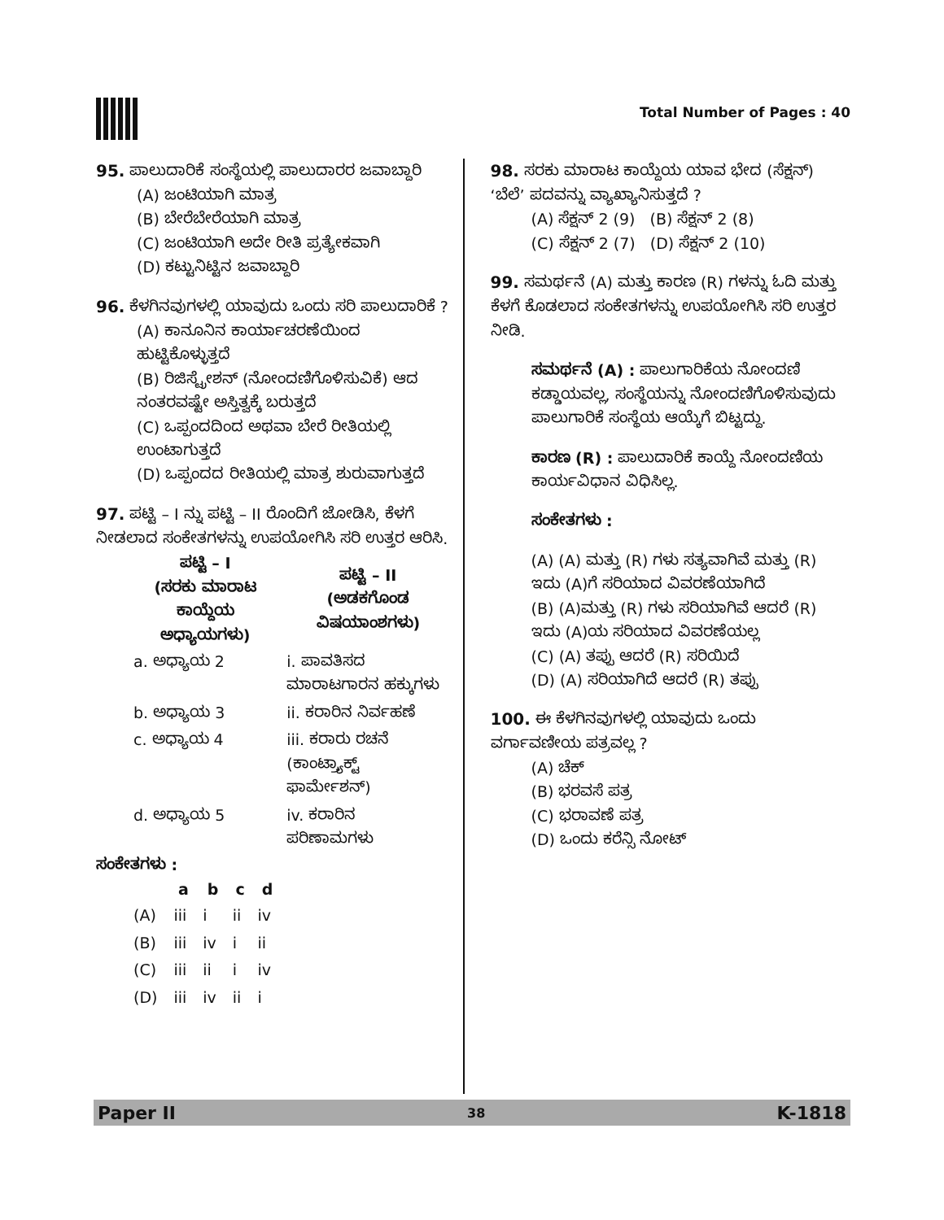Total Number of Pages : 40
95. ಪಾಲುದಾರಿಕೆ ಸಂಸ್ಥೆಯಲ್ಲಿ ಪಾಲುದಾರರ ಜವಾಬ್ದಾರಿ
(A) ಜಂಟಿಯಾಗಿ ಮಾತ್ರ
(B) ಬೇರೆಬೇರೆಯಾಗಿ ಮಾತ್ರ
(C) ಜಂಟಿಯಾಗಿ ಅದೇ ರೀತಿ ಪ್ರತ್ಯೇಕವಾಗಿ
(D) ಕಟ್ಟುನಿಟ್ಟಿನ ಜವಾಬ್ದಾರಿ
96. ಕೆಳಗಿನವುಗಳಲ್ಲಿ ಯಾವುದು ಒಂದು ಸರಿ ಪಾಲುದಾರಿಕೆ ?
(A) ಕಾನೂನಿನ ಕಾರ್ಯಾಚರಣೆಯಿಂದ ಹುಟ್ಟಿಕೊಳ್ಳುತ್ತದೆ
(B) ರಿಜಿಸ್ಟ್ರೇಶನ್ (ನೋಂದಣಿಗೊಳಿಸುವಿಕೆ) ಆದ ನಂತರವಷ್ಟೇ ಅಸ್ತಿತ್ವಕ್ಕೆ ಬರುತ್ತದೆ
(C) ಒಪ್ಪಂದದಿಂದ ಅಥವಾ ಬೇರೆ ರೀತಿಯಲ್ಲಿ ಉಂಟಾಗುತ್ತದೆ
(D) ಒಪ್ಪಂದದ ರೀತಿಯಲ್ಲಿ ಮಾತ್ರ ಶುರುವಾಗುತ್ತದೆ
97. ಪಟ್ಟಿ – I ನ್ನು ಪಟ್ಟಿ – II ರೊಂದಿಗೆ ಜೋಡಿಸಿ, ಕೆಳಗೆ ನೀಡಲಾದ ಸಂಕೇತಗಳನ್ನು ಉಪಯೋಗಿಸಿ ಸರಿ ಉತ್ತರ ಆರಿಸಿ.
| ಪಟ್ಟಿ – I (ಸರಕು ಮಾರಾಟ ಕಾಯ್ದೆಯ ಅಧ್ಯಾಯಗಳು) | ಪಟ್ಟಿ – II (ಅಡಕಗೊಂಡ ವಿಷಯಾಂಶಗಳು) |
| --- | --- |
| a. ಅಧ್ಯಾಯ 2 | i. ಪಾವತಿಸದ ಮಾರಾಟಗಾರನ ಹಕ್ಕುಗಳು |
| b. ಅಧ್ಯಾಯ 3 | ii. ಕರಾರಿನ ನಿರ್ವಹಣೆ |
| c. ಅಧ್ಯಾಯ 4 | iii. ಕರಾರು ರಚನೆ (ಕಾಂಟ್ರ್ಯಾಕ್ಟ್ ಫಾರ್ಮೇಶನ್) |
| d. ಅಧ್ಯಾಯ 5 | iv. ಕರಾರಿನ ಪರಿಣಾಮಗಳು |
ಸಂಕೇತಗಳು :
| | a | b | c | d |
| --- | --- | --- | --- | --- |
| (A) | iii | i | ii | iv |
| (B) | iii | iv | i | ii |
| (C) | iii | ii | i | iv |
| (D) | iii | iv | ii | i |
98. ಸರಕು ಮಾರಾಟ ಕಾಯ್ದೆಯ ಯಾವ ಭೇದ (ಸೆಕ್ಷನ್) ‘ಬೆಲೆ’ ಪದವನ್ನು ವ್ಯಾಖ್ಯಾನಿಸುತ್ತದೆ ?
(A) ಸೆಕ್ಷನ್ 2 (9) (B) ಸೆಕ್ಷನ್ 2 (8)
(C) ಸೆಕ್ಷನ್ 2 (7) (D) ಸೆಕ್ಷನ್ 2 (10)
99. ಸಮರ್ಥನೆ (A) ಮತ್ತು ಕಾರಣ (R) ಗಳನ್ನು ಓದಿ ಮತ್ತು ಕೆಳಗೆ ಕೊಡಲಾದ ಸಂಕೇತಗಳನ್ನು ಉಪಯೋಗಿಸಿ ಸರಿ ಉತ್ತರ ನೀಡಿ.
ಸಮರ್ಥನೆ (A) : ಪಾಲುಗಾರಿಕೆಯ ನೋಂದಣಿ ಕಡ್ಡಾಯವಲ್ಲ, ಸಂಸ್ಥೆಯನ್ನು ನೋಂದಣಿಗೊಳಿಸುವುದು ಪಾಲುಗಾರಿಕೆ ಸಂಸ್ಥೆಯ ಆಯ್ಕೆಗೆ ಬಿಟ್ಟದ್ದು.
ಕಾರಣ (R) : ಪಾಲುದಾರಿಕೆ ಕಾಯ್ದೆ ನೋಂದಣಿಯ ಕಾರ್ಯವಿಧಾನ ವಿಧಿಸಿಲ್ಲ.
ಸಂಕೇತಗಳು :
(A) (A) ಮತ್ತು (R) ಗಳು ಸತ್ಯವಾಗಿವೆ ಮತ್ತು (R) ಇದು (A)ಗೆ ಸರಿಯಾದ ವಿವರಣೆಯಾಗಿದೆ
(B) (A)ಮತ್ತು (R) ಗಳು ಸರಿಯಾಗಿವೆ ಆದರೆ (R) ಇದು (A)ಯ ಸರಿಯಾದ ವಿವರಣೆಯಲ್ಲ
(C) (A) ತಪ್ಪು ಆದರೆ (R) ಸರಿಯಿದೆ
(D) (A) ಸರಿಯಾಗಿದೆ ಆದರೆ (R) ತಪ್ಪು
100. ಈ ಕೆಳಗಿನವುಗಳಲ್ಲಿ ಯಾವುದು ಒಂದು ವರ್ಗಾವಣೀಯ ಪತ್ರವಲ್ಲ ?
(A) ಚೆಕ್
(B) ಭರವಸೆ ಪತ್ರ
(C) ಭರಾವಣೆ ಪತ್ರ
(D) ಒಂದು ಕರೆನ್ಸಿ ನೋಟ್
Paper II 38 K-1818